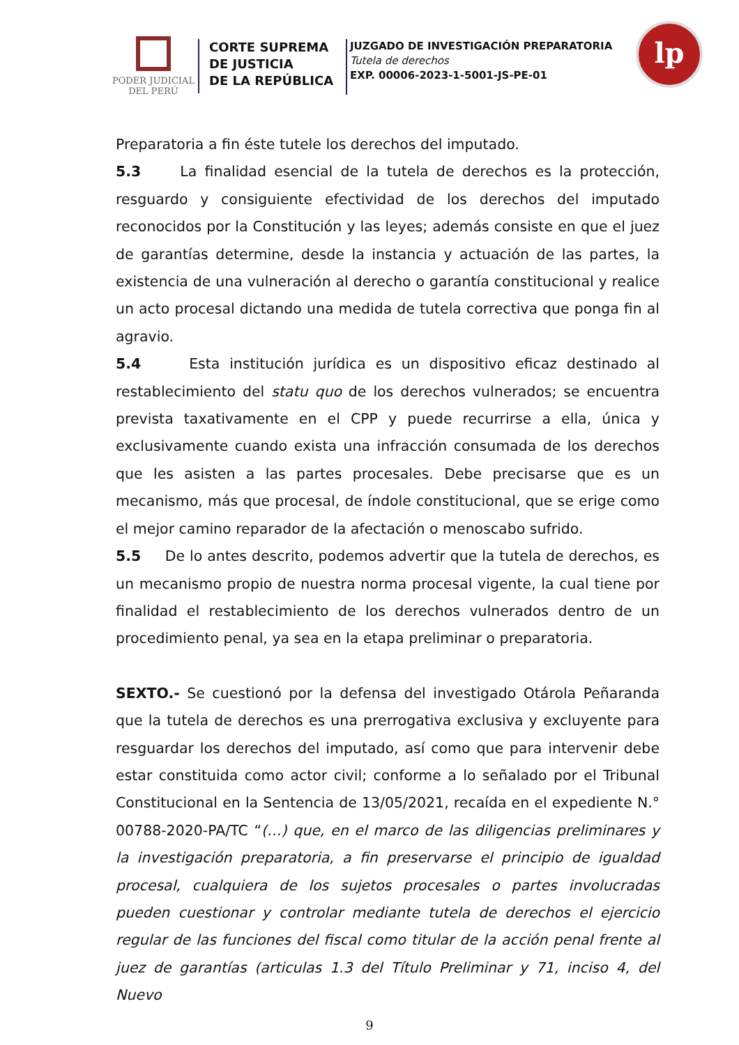PODER JUDICIAL
DEL PERÚ
CORTE SUPREMA
DE JUSTICIA
DE LA REPÚBLICA
JUZGADO DE INVESTIGACIÓN PREPARATORIA
Tutela de derechos
EXP. 00006-2023-1-5001-JS-PE-01
lp
Preparatoria a fin éste tutele los derechos del imputado.
5.3 La finalidad esencial de la tutela de derechos es la protección, resguardo y consiguiente efectividad de los derechos del imputado reconocidos por la Constitución y las leyes; además consiste en que el juez de garantías determine, desde la instancia y actuación de las partes, la existencia de una vulneración al derecho o garantía constitucional y realice un acto procesal dictando una medida de tutela correctiva que ponga fin al agravio.
5.4 Esta institución jurídica es un dispositivo eficaz destinado al restablecimiento del statu quo de los derechos vulnerados; se encuentra prevista taxativamente en el CPP y puede recurrirse a ella, única y exclusivamente cuando exista una infracción consumada de los derechos que les asisten a las partes procesales. Debe precisarse que es un mecanismo, más que procesal, de índole constitucional, que se erige como el mejor camino reparador de la afectación o menoscabo sufrido.
5.5 De lo antes descrito, podemos advertir que la tutela de derechos, es un mecanismo propio de nuestra norma procesal vigente, la cual tiene por finalidad el restablecimiento de los derechos vulnerados dentro de un procedimiento penal, ya sea en la etapa preliminar o preparatoria.
SEXTO.- Se cuestionó por la defensa del investigado Otárola Peñaranda que la tutela de derechos es una prerrogativa exclusiva y excluyente para resguardar los derechos del imputado, así como que para intervenir debe estar constituida como actor civil; conforme a lo señalado por el Tribunal Constitucional en la Sentencia de 13/05/2021, recaída en el expediente N.° 00788-2020-PA/TC “(…) que, en el marco de las diligencias preliminares y la investigación preparatoria, a fin preservarse el principio de igualdad procesal, cualquiera de los sujetos procesales o partes involucradas pueden cuestionar y controlar mediante tutela de derechos el ejercicio regular de las funciones del fiscal como titular de la acción penal frente al juez de garantías (articulas 1.3 del Título Preliminar y 71, inciso 4, del Nuevo
9